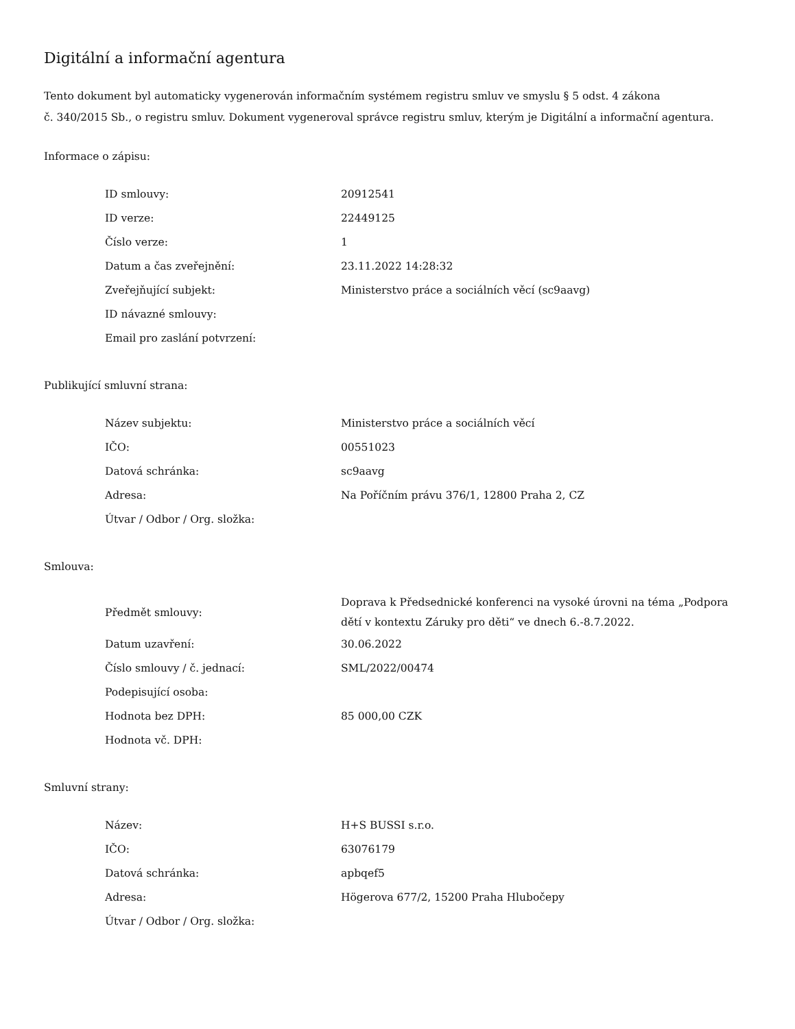Digitální a informační agentura
Tento dokument byl automaticky vygenerován informačním systémem registru smluv ve smyslu § 5 odst. 4 zákona
č. 340/2015 Sb., o registru smluv. Dokument vygeneroval správce registru smluv, kterým je Digitální a informační agentura.
Informace o zápisu:
| ID smlouvy: | 20912541 |
| ID verze: | 22449125 |
| Číslo verze: | 1 |
| Datum a čas zveřejnění: | 23.11.2022 14:28:32 |
| Zveřejňující subjekt: | Ministerstvo práce a sociálních věcí (sc9aavg) |
| ID návazné smlouvy: | |
| Email pro zaslání potvrzení: | |
Publikující smluvní strana:
| Název subjektu: | Ministerstvo práce a sociálních věcí |
| IČO: | 00551023 |
| Datová schránka: | sc9aavg |
| Adresa: | Na Poříčním právu 376/1, 12800 Praha 2, CZ |
| Útvar / Odbor / Org. složka: | |
Smlouva:
| Předmět smlouvy: | Doprava k Předsednické konferenci na vysoké úrovni na téma „Podpora dětí v kontextu Záruky pro děti“ ve dnech 6.-8.7.2022. |
| Datum uzavření: | 30.06.2022 |
| Číslo smlouvy / č. jednací: | SML/2022/00474 |
| Podepisující osoba: | |
| Hodnota bez DPH: | 85 000,00 CZK |
| Hodnota vč. DPH: | |
Smluvní strany:
| Název: | H+S BUSSI s.r.o. |
| IČO: | 63076179 |
| Datová schránka: | apbqef5 |
| Adresa: | Högerova 677/2, 15200 Praha Hlubočepy |
| Útvar / Odbor / Org. složka: | |